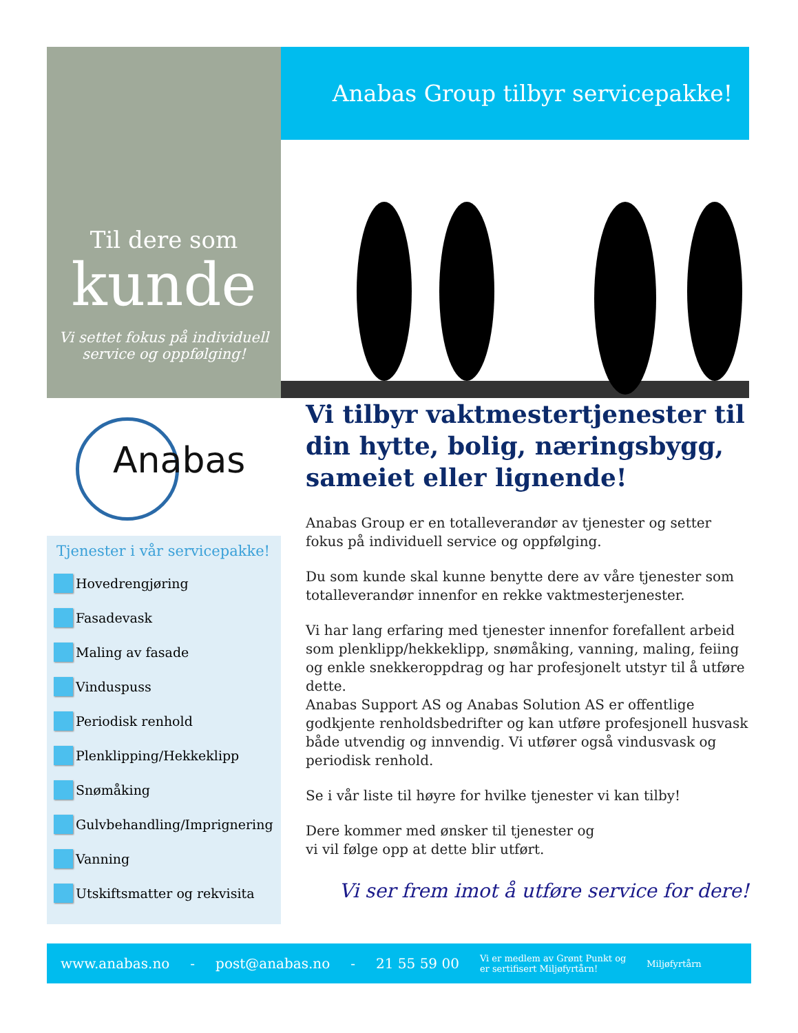Til dere som
kunde
Vi settet fokus på individuell service og oppfølging!
Anabas Group tilbyr servicepakke!
Anabas
Tjenester i vår servicepakke!
Hovedrengjøring
Fasadevask
Maling av fasade
Vinduspuss
Periodisk renhold
Plenklipping/Hekkeklipp
Snømåking
Gulvbehandling/Imprignering
Vanning
Utskiftsmatter og rekvisita
Vi tilbyr vaktmestertjenester til din hytte, bolig, næringsbygg, sameiet eller lignende!
Anabas Group er en totalleverandør av tjenester og setter fokus på individuell service og oppfølging.
Du som kunde skal kunne benytte dere av våre tjenester som totalleverandør innenfor en rekke vaktmesterjenester.
Vi har lang erfaring med tjenester innenfor forefallent arbeid som plenklipp/hekkeklipp, snømåking, vanning, maling, feiing og enkle snekkeroppdrag og har profesjonelt utstyr til å utføre dette.
Anabas Support AS og Anabas Solution AS er offentlige godkjente renholdsbedrifter og kan utføre profesjonell husvask både utvendig og innvendig. Vi utfører også vindusvask og periodisk renhold.
Se i vår liste til høyre for hvilke tjenester vi kan tilby!
Dere kommer med ønsker til tjenester og
vi vil følge opp at dette blir utført.
Vi ser frem imot å utføre service for dere!
www.anabas.no - post@anabas.no - 21 55 59 00 Vi er medlem av Grønt Punkt og
er sertifisert Miljøfyrtårn! Miljøfyrtårn